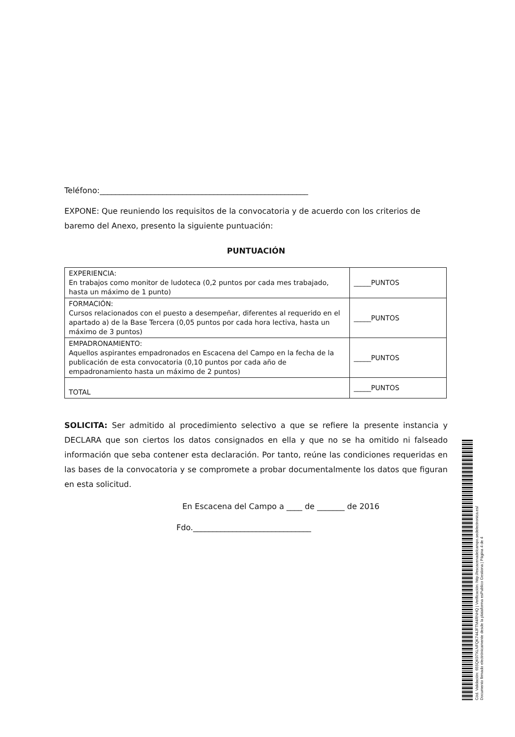Teléfono:_____________________________________________________
EXPONE: Que reuniendo los requisitos de la convocatoria y de acuerdo con los criterios de baremo del Anexo, presento la siguiente puntuación:
PUNTUACIÓN
| EXPERIENCIA: En trabajos como monitor de ludoteca (0,2 puntos por cada mes trabajado, hasta un máximo de 1 punto) | _____PUNTOS |
| FORMACIÓN: Cursos relacionados con el puesto a desempeñar, diferentes al requerido en el apartado a) de la Base Tercera (0,05 puntos por cada hora lectiva, hasta un máximo de 3 puntos) | _____PUNTOS |
| EMPADRONAMIENTO: Aquellos aspirantes empadronados en Escacena del Campo en la fecha de la publicación de esta convocatoria (0,10 puntos por cada año de empadronamiento hasta un máximo de 2 puntos) | _____PUNTOS |
| TOTAL | _____PUNTOS |
SOLICITA: Ser admitido al procedimiento selectivo a que se refiere la presente instancia y DECLARA que son ciertos los datos consignados en ella y que no se ha omitido ni falseado información que seba contener esta declaración. Por tanto, reúne las condiciones requeridas en las bases de la convocatoria y se compromete a probar documentalmente los datos que figuran en esta solicitud.
En Escacena del Campo a ____ de _______ de 2016
Fdo.______________________________
Cód. Validación: 655QK97XLNFQK744JFTM4RNHQ | Verificación: http://escacenadelcampo.sedelectronica.es/
Documento firmado electrónicamente desde la plataforma esPublico Gestiona | Página 4 de 4